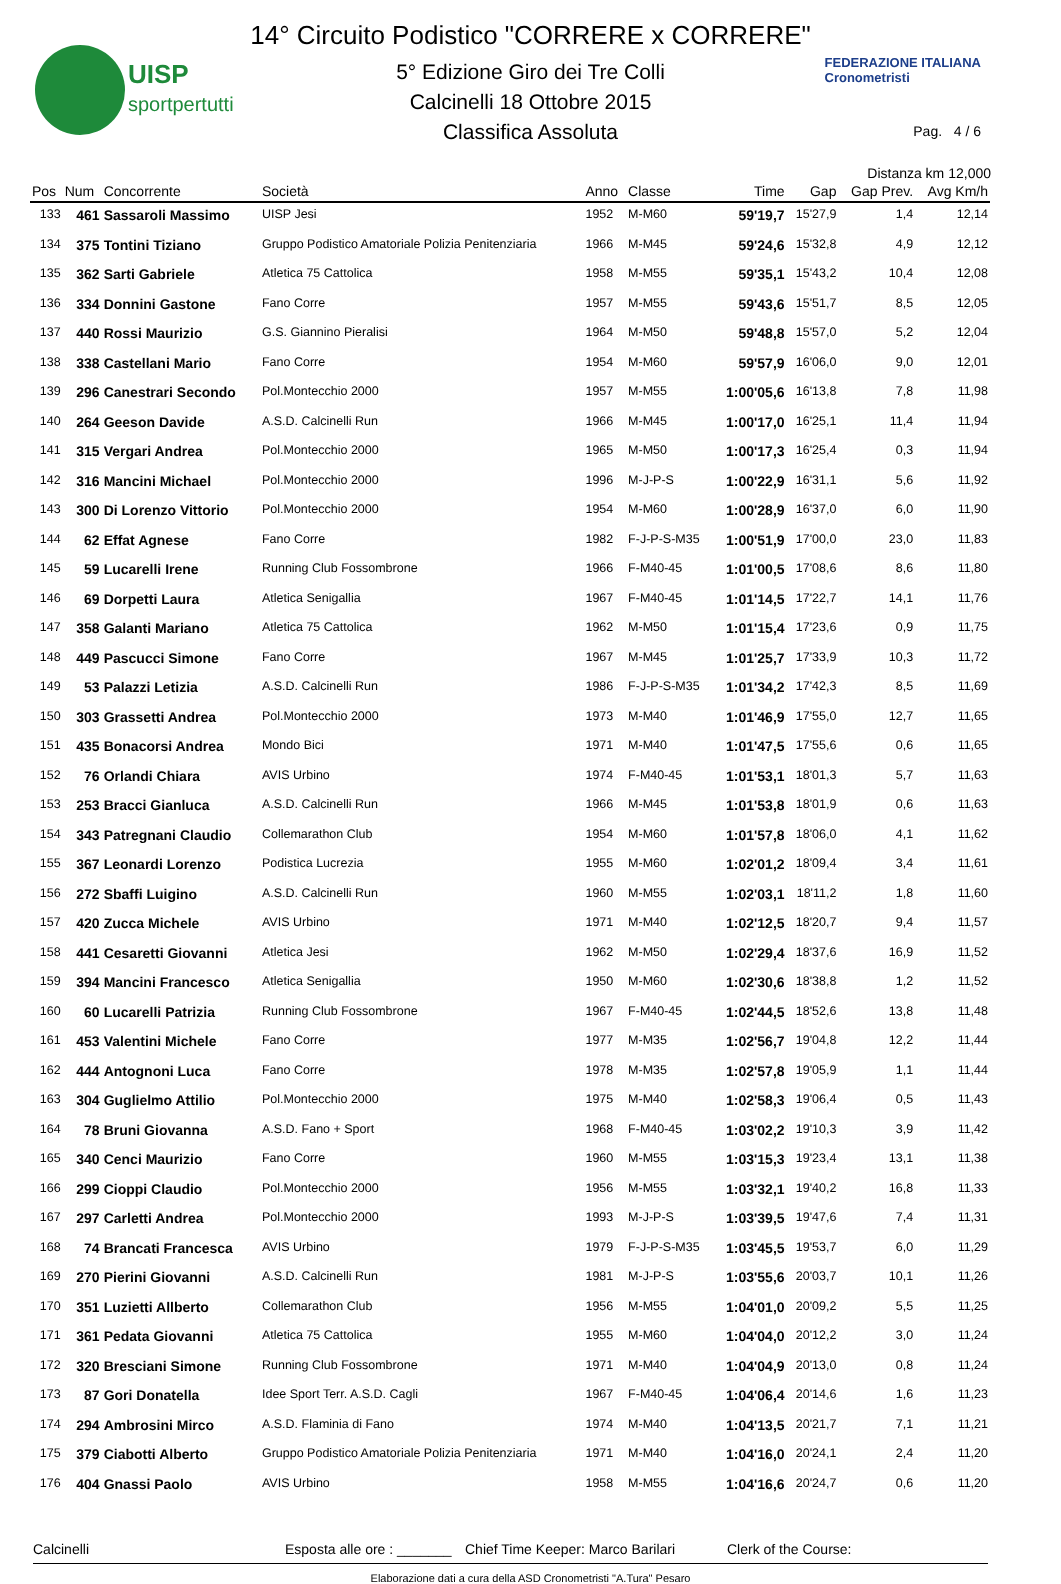UISP
sportpertutti
14° Circuito Podistico "CORRERE x CORRERE"
5° Edizione Giro dei Tre Colli
Calcinelli 18 Ottobre 2015
Classifica Assoluta
FEDERAZIONE ITALIANA
Cronometristi
Pag. 4 / 6
Distanza km 12,000
| Pos | Num | Concorrente | Società | Anno | Classe | Time | Gap | Gap Prev. | Avg Km/h |
| --- | --- | --- | --- | --- | --- | --- | --- | --- | --- |
| 133 | 461 | Sassaroli Massimo | UISP Jesi | 1952 | M-M60 | 59'19,7 | 15'27,9 | 1,4 | 12,14 |
| 134 | 375 | Tontini Tiziano | Gruppo Podistico Amatoriale Polizia Penitenziaria | 1966 | M-M45 | 59'24,6 | 15'32,8 | 4,9 | 12,12 |
| 135 | 362 | Sarti Gabriele | Atletica 75 Cattolica | 1958 | M-M55 | 59'35,1 | 15'43,2 | 10,4 | 12,08 |
| 136 | 334 | Donnini Gastone | Fano Corre | 1957 | M-M55 | 59'43,6 | 15'51,7 | 8,5 | 12,05 |
| 137 | 440 | Rossi Maurizio | G.S. Giannino Pieralisi | 1964 | M-M50 | 59'48,8 | 15'57,0 | 5,2 | 12,04 |
| 138 | 338 | Castellani Mario | Fano Corre | 1954 | M-M60 | 59'57,9 | 16'06,0 | 9,0 | 12,01 |
| 139 | 296 | Canestrari Secondo | Pol.Montecchio 2000 | 1957 | M-M55 | 1:00'05,6 | 16'13,8 | 7,8 | 11,98 |
| 140 | 264 | Geeson Davide | A.S.D. Calcinelli Run | 1966 | M-M45 | 1:00'17,0 | 16'25,1 | 11,4 | 11,94 |
| 141 | 315 | Vergari Andrea | Pol.Montecchio 2000 | 1965 | M-M50 | 1:00'17,3 | 16'25,4 | 0,3 | 11,94 |
| 142 | 316 | Mancini Michael | Pol.Montecchio 2000 | 1996 | M-J-P-S | 1:00'22,9 | 16'31,1 | 5,6 | 11,92 |
| 143 | 300 | Di Lorenzo Vittorio | Pol.Montecchio 2000 | 1954 | M-M60 | 1:00'28,9 | 16'37,0 | 6,0 | 11,90 |
| 144 | 62 | Effat Agnese | Fano Corre | 1982 | F-J-P-S-M35 | 1:00'51,9 | 17'00,0 | 23,0 | 11,83 |
| 145 | 59 | Lucarelli Irene | Running Club Fossombrone | 1966 | F-M40-45 | 1:01'00,5 | 17'08,6 | 8,6 | 11,80 |
| 146 | 69 | Dorpetti Laura | Atletica Senigallia | 1967 | F-M40-45 | 1:01'14,5 | 17'22,7 | 14,1 | 11,76 |
| 147 | 358 | Galanti Mariano | Atletica 75 Cattolica | 1962 | M-M50 | 1:01'15,4 | 17'23,6 | 0,9 | 11,75 |
| 148 | 449 | Pascucci Simone | Fano Corre | 1967 | M-M45 | 1:01'25,7 | 17'33,9 | 10,3 | 11,72 |
| 149 | 53 | Palazzi Letizia | A.S.D. Calcinelli Run | 1986 | F-J-P-S-M35 | 1:01'34,2 | 17'42,3 | 8,5 | 11,69 |
| 150 | 303 | Grassetti Andrea | Pol.Montecchio 2000 | 1973 | M-M40 | 1:01'46,9 | 17'55,0 | 12,7 | 11,65 |
| 151 | 435 | Bonacorsi Andrea | Mondo Bici | 1971 | M-M40 | 1:01'47,5 | 17'55,6 | 0,6 | 11,65 |
| 152 | 76 | Orlandi Chiara | AVIS Urbino | 1974 | F-M40-45 | 1:01'53,1 | 18'01,3 | 5,7 | 11,63 |
| 153 | 253 | Bracci Gianluca | A.S.D. Calcinelli Run | 1966 | M-M45 | 1:01'53,8 | 18'01,9 | 0,6 | 11,63 |
| 154 | 343 | Patregnani Claudio | Collemarathon Club | 1954 | M-M60 | 1:01'57,8 | 18'06,0 | 4,1 | 11,62 |
| 155 | 367 | Leonardi Lorenzo | Podistica Lucrezia | 1955 | M-M60 | 1:02'01,2 | 18'09,4 | 3,4 | 11,61 |
| 156 | 272 | Sbaffi Luigino | A.S.D. Calcinelli Run | 1960 | M-M55 | 1:02'03,1 | 18'11,2 | 1,8 | 11,60 |
| 157 | 420 | Zucca Michele | AVIS Urbino | 1971 | M-M40 | 1:02'12,5 | 18'20,7 | 9,4 | 11,57 |
| 158 | 441 | Cesaretti Giovanni | Atletica Jesi | 1962 | M-M50 | 1:02'29,4 | 18'37,6 | 16,9 | 11,52 |
| 159 | 394 | Mancini Francesco | Atletica Senigallia | 1950 | M-M60 | 1:02'30,6 | 18'38,8 | 1,2 | 11,52 |
| 160 | 60 | Lucarelli Patrizia | Running Club Fossombrone | 1967 | F-M40-45 | 1:02'44,5 | 18'52,6 | 13,8 | 11,48 |
| 161 | 453 | Valentini Michele | Fano Corre | 1977 | M-M35 | 1:02'56,7 | 19'04,8 | 12,2 | 11,44 |
| 162 | 444 | Antognoni Luca | Fano Corre | 1978 | M-M35 | 1:02'57,8 | 19'05,9 | 1,1 | 11,44 |
| 163 | 304 | Guglielmo Attilio | Pol.Montecchio 2000 | 1975 | M-M40 | 1:02'58,3 | 19'06,4 | 0,5 | 11,43 |
| 164 | 78 | Bruni Giovanna | A.S.D. Fano + Sport | 1968 | F-M40-45 | 1:03'02,2 | 19'10,3 | 3,9 | 11,42 |
| 165 | 340 | Cenci Maurizio | Fano Corre | 1960 | M-M55 | 1:03'15,3 | 19'23,4 | 13,1 | 11,38 |
| 166 | 299 | Cioppi Claudio | Pol.Montecchio 2000 | 1956 | M-M55 | 1:03'32,1 | 19'40,2 | 16,8 | 11,33 |
| 167 | 297 | Carletti Andrea | Pol.Montecchio 2000 | 1993 | M-J-P-S | 1:03'39,5 | 19'47,6 | 7,4 | 11,31 |
| 168 | 74 | Brancati Francesca | AVIS Urbino | 1979 | F-J-P-S-M35 | 1:03'45,5 | 19'53,7 | 6,0 | 11,29 |
| 169 | 270 | Pierini Giovanni | A.S.D. Calcinelli Run | 1981 | M-J-P-S | 1:03'55,6 | 20'03,7 | 10,1 | 11,26 |
| 170 | 351 | Luzietti Allberto | Collemarathon Club | 1956 | M-M55 | 1:04'01,0 | 20'09,2 | 5,5 | 11,25 |
| 171 | 361 | Pedata Giovanni | Atletica 75 Cattolica | 1955 | M-M60 | 1:04'04,0 | 20'12,2 | 3,0 | 11,24 |
| 172 | 320 | Bresciani Simone | Running Club Fossombrone | 1971 | M-M40 | 1:04'04,9 | 20'13,0 | 0,8 | 11,24 |
| 173 | 87 | Gori Donatella | Idee Sport Terr. A.S.D. Cagli | 1967 | F-M40-45 | 1:04'06,4 | 20'14,6 | 1,6 | 11,23 |
| 174 | 294 | Ambrosini Mirco | A.S.D. Flaminia di Fano | 1974 | M-M40 | 1:04'13,5 | 20'21,7 | 7,1 | 11,21 |
| 175 | 379 | Ciabotti Alberto | Gruppo Podistico Amatoriale Polizia Penitenziaria | 1971 | M-M40 | 1:04'16,0 | 20'24,1 | 2,4 | 11,20 |
| 176 | 404 | Gnassi Paolo | AVIS Urbino | 1958 | M-M55 | 1:04'16,6 | 20'24,7 | 0,6 | 11,20 |
Calcinelli Esposta alle ore : _______ Chief Time Keeper: Marco Barilari Clerk of the Course:
Elaborazione dati a cura della ASD Cronometristi "A.Tura" Pesaro